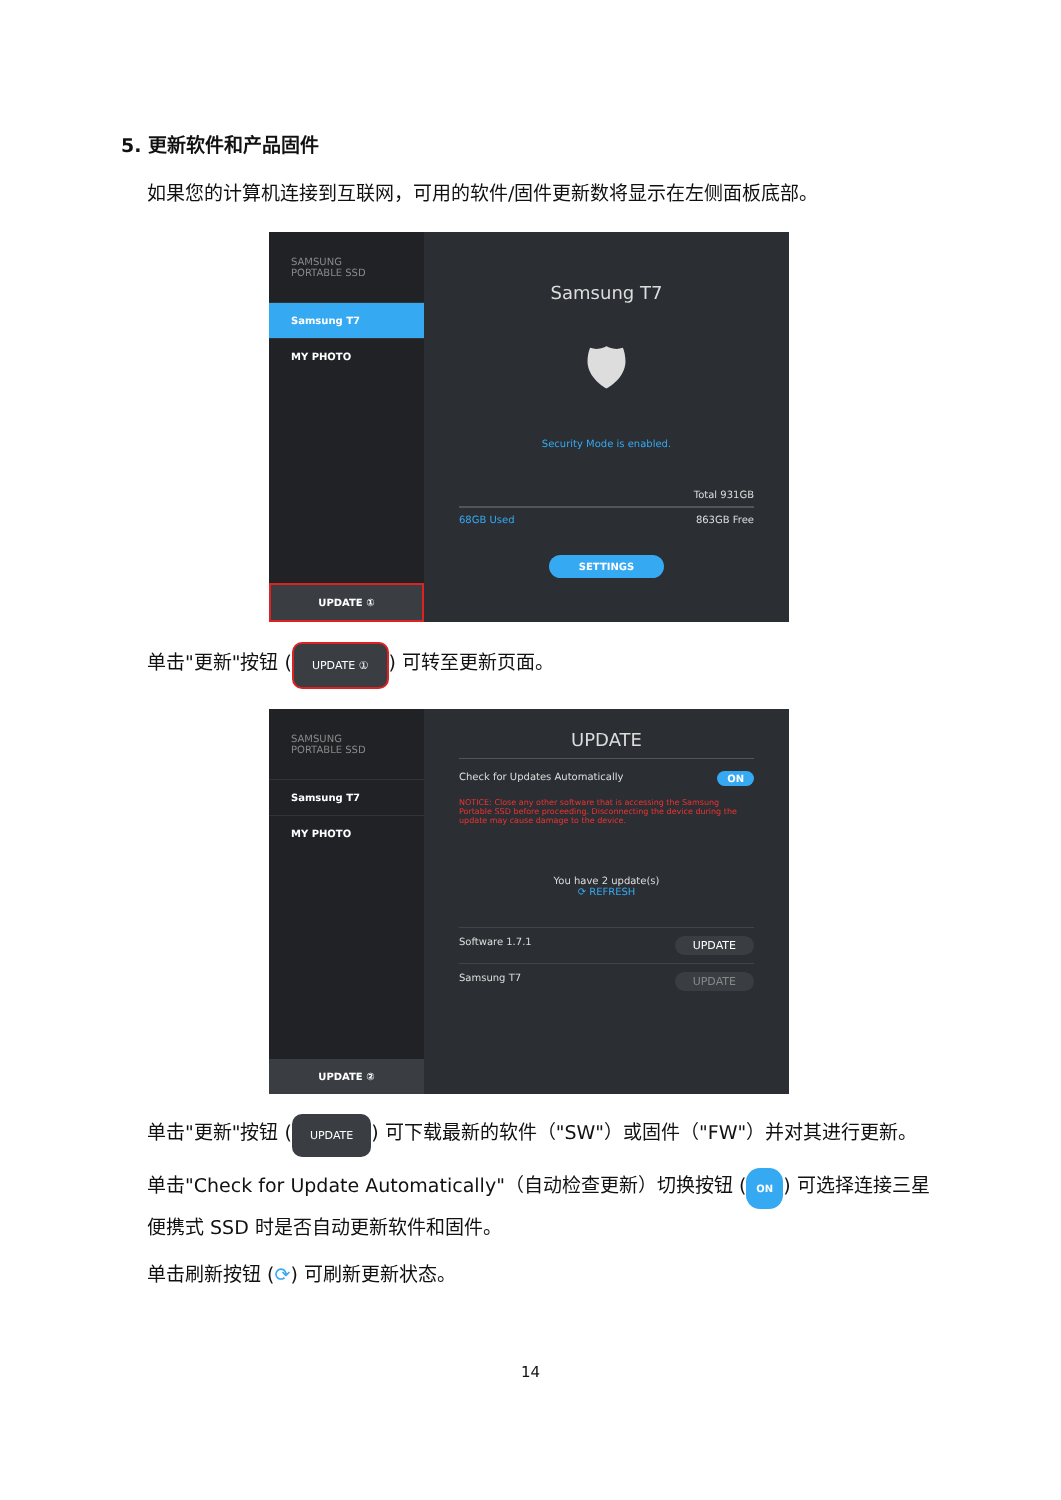5. 更新软件和产品固件
如果您的计算机连接到互联网，可用的软件/固件更新数将显示在左侧面板底部。
SAMSUNG
PORTABLE SSD
Samsung T7
MY PHOTO
UPDATE ①
Samsung T7
🛡
Security Mode is enabled.
Total 931GB
68GB Used 863GB Free
SETTINGS
单击"更新"按钮 (UPDATE ①) 可转至更新页面。
SAMSUNG
PORTABLE SSD
Samsung T7
MY PHOTO
UPDATE ②
UPDATE
Check for Updates Automatically ON
NOTICE: Close any other software that is accessing the Samsung Portable SSD before proceeding. Disconnecting the device during the update may cause damage to the device.
You have 2 update(s)
⟳ REFRESH
Software 1.7.1 UPDATE
Samsung T7 UPDATE
单击"更新"按钮 (UPDATE) 可下载最新的软件（"SW"）或固件（"FW"）并对其进行更新。
单击"Check for Update Automatically"（自动检查更新）切换按钮 (ON) 可选择连接三星便携式 SSD 时是否自动更新软件和固件。
单击刷新按钮 (⟳) 可刷新更新状态。
14